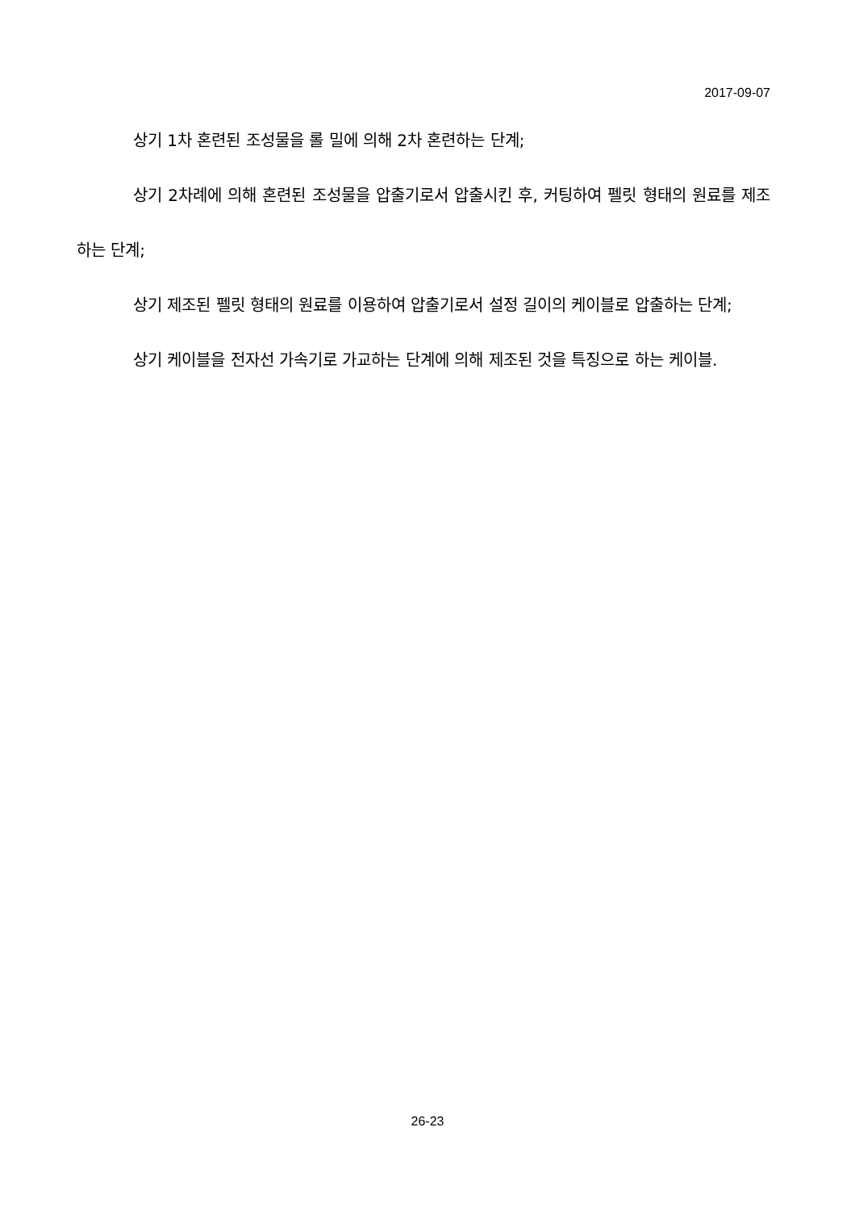2017-09-07
상기 1차 혼련된 조성물을 롤 밀에 의해 2차 혼련하는 단계;
상기 2차례에 의해 혼련된 조성물을 압출기로서 압출시킨 후, 커팅하여 펠릿 형태의 원료를 제조하는 단계;
상기 제조된 펠릿 형태의 원료를 이용하여 압출기로서 설정 길이의 케이블로 압출하는 단계;
상기 케이블을 전자선 가속기로 가교하는 단계에 의해 제조된 것을 특징으로 하는 케이블.
26-23